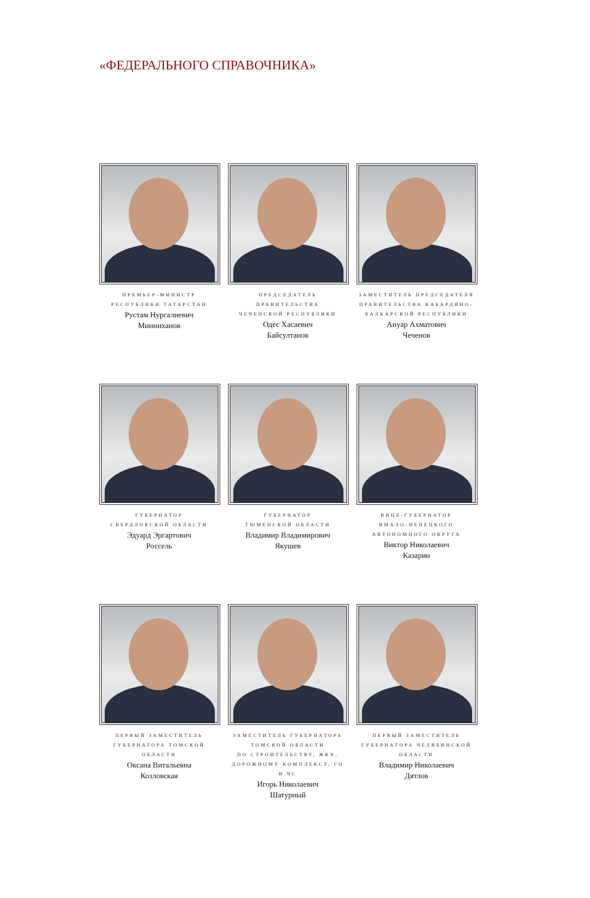«ФЕДЕРАЛЬНОГО СПРАВОЧНИКА»
ПРЕМЬЕР-МИНИСТР
РЕСПУБЛИКИ ТАТАРСТАН
Рустам Нургалиевич
Минниханов
ПРЕДСЕДАТЕЛЬ ПРАВИТЕЛЬСТВА
ЧЕЧЕНСКОЙ РЕСПУБЛИКИ
Одес Хасаевич
Байсултанов
ЗАМЕСТИТЕЛЬ ПРЕДСЕДАТЕЛЯ
ПРАВИТЕЛЬСТВА КАБАРДИНО-
БАЛКАРСКОЙ РЕСПУБЛИКИ
Ануар Ахматович
Чеченов
ГУБЕРНАТОР
СВЕРДЛОВСКОЙ ОБЛАСТИ
Эдуард Эргартович
Россель
ГУБЕРНАТОР
ТЮМЕНСКОЙ ОБЛАСТИ
Владимир Владимирович
Якушев
ВИЦЕ-ГУБЕРНАТОР
ЯМАЛО-НЕНЕЦКОГО
АВТОНОМНОГО ОКРУГА
Виктор Николаевич
Казарин
ПЕРВЫЙ ЗАМЕСТИТЕЛЬ
ГУБЕРНАТОРА ТОМСКОЙ ОБЛАСТИ
Оксана Витальевна
Козловская
ЗАМЕСТИТЕЛЬ ГУБЕРНАТОРА
ТОМСКОЙ ОБЛАСТИ
ПО СТРОИТЕЛЬСТВУ, ЖКХ,
ДОРОЖНОМУ КОМПЛЕКСУ, ГО И ЧС
Игорь Николаевич
Шатурный
ПЕРВЫЙ ЗАМЕСТИТЕЛЬ
ГУБЕРНАТОРА ЧЕЛЯБИНСКОЙ
ОБЛАСТИ
Владимир Николаевич
Дятлов